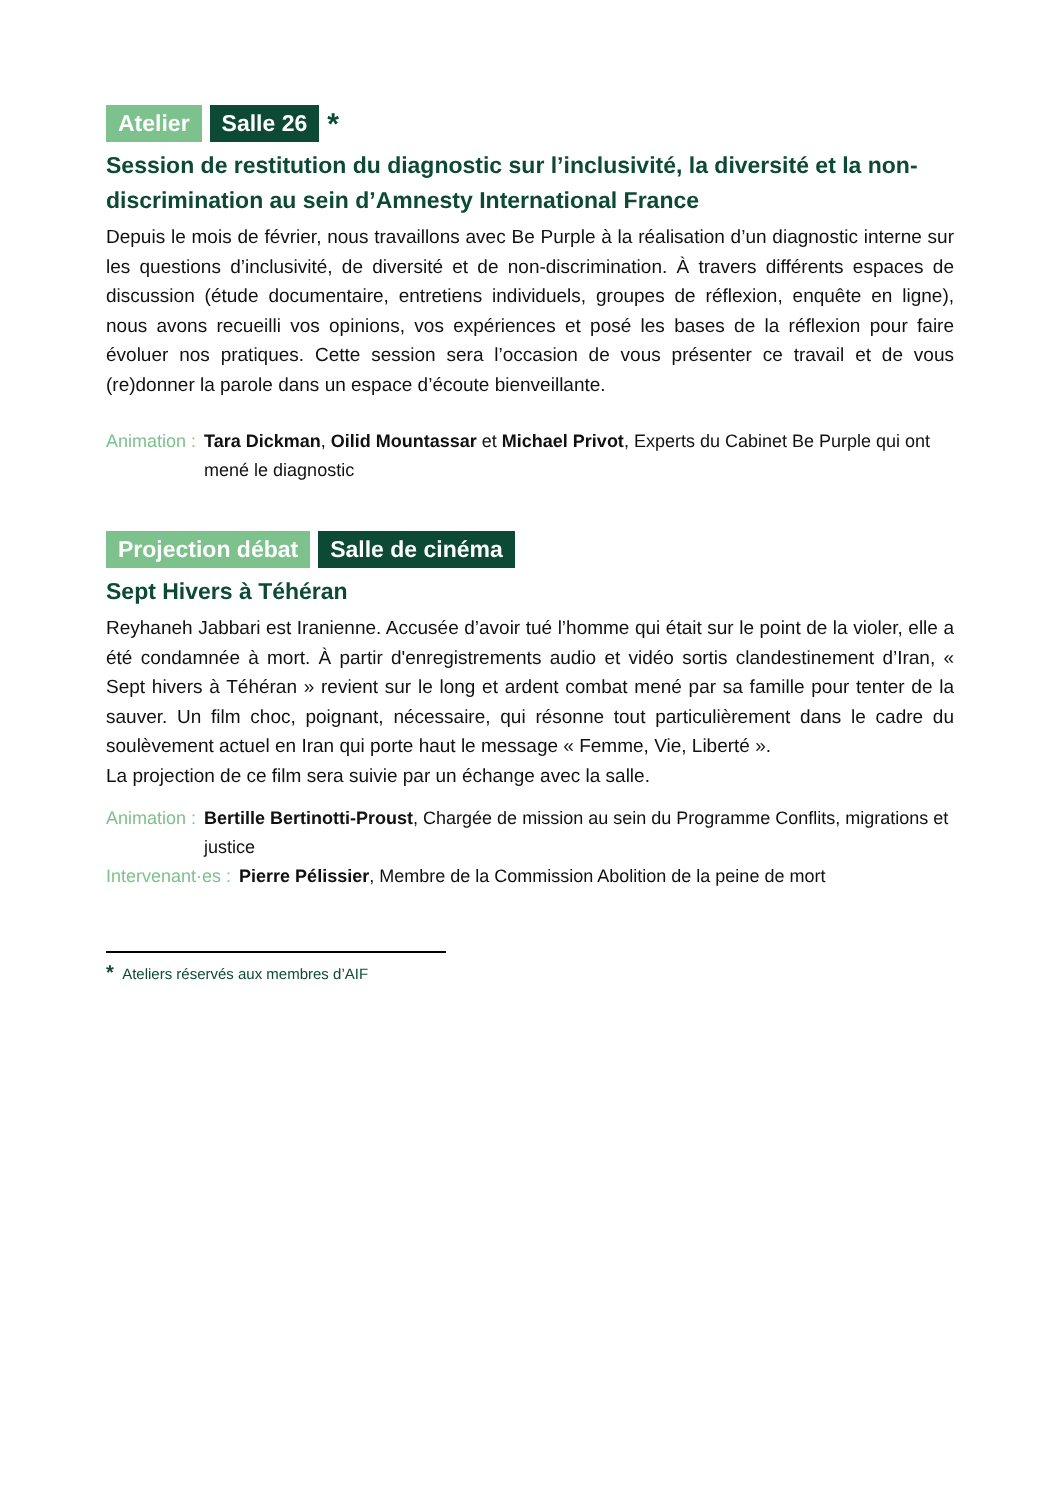Atelier Salle 26 *
Session de restitution du diagnostic sur l’inclusivité, la diversité et la non-discrimination au sein d’Amnesty International France
Depuis le mois de février, nous travaillons avec Be Purple à la réalisation d’un diagnostic interne sur les questions d’inclusivité, de diversité et de non-discrimination. À travers différents espaces de discussion (étude documentaire, entretiens individuels, groupes de réflexion, enquête en ligne), nous avons recueilli vos opinions, vos expériences et posé les bases de la réflexion pour faire évoluer nos pratiques. Cette session sera l’occasion de vous présenter ce travail et de vous (re)donner la parole dans un espace d’écoute bienveillante.
Animation : Tara Dickman, Oilid Mountassar et Michael Privot, Experts du Cabinet Be Purple qui ont mené le diagnostic
Projection débat Salle de cinéma
Sept Hivers à Téhéran
Reyhaneh Jabbari est Iranienne. Accusée d’avoir tué l’homme qui était sur le point de la violer, elle a été condamnée à mort. À partir d'enregistrements audio et vidéo sortis clandestinement d’Iran, « Sept hivers à Téhéran » revient sur le long et ardent combat mené par sa famille pour tenter de la sauver. Un film choc, poignant, nécessaire, qui résonne tout particulièrement dans le cadre du soulèvement actuel en Iran qui porte haut le message « Femme, Vie, Liberté ».
La projection de ce film sera suivie par un échange avec la salle.
Animation : Bertille Bertinotti-Proust, Chargée de mission au sein du Programme Conflits, migrations et justice
Intervenant·es : Pierre Pélissier, Membre de la Commission Abolition de la peine de mort
* Ateliers réservés aux membres d’AIF